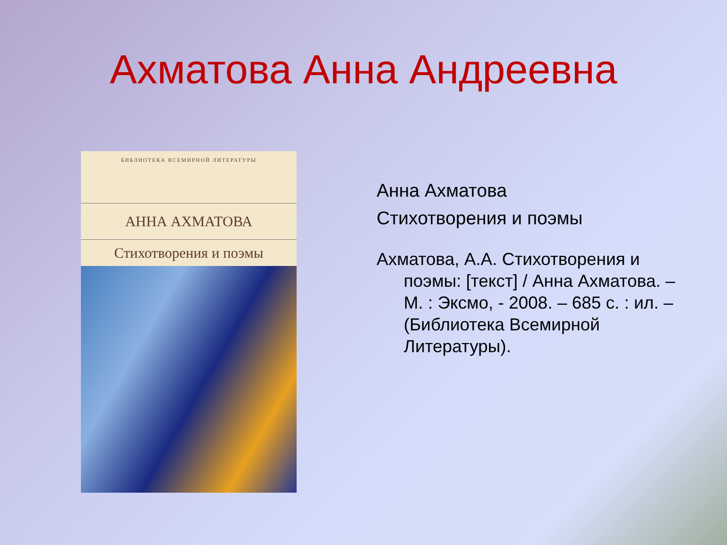Ахматова Анна Андреевна
БИБЛИОТЕКА ВСЕМИРНОЙ ЛИТЕРАТУРЫ
АННА АХМАТОВА
Стихотворения и поэмы
Анна Ахматова
Стихотворения и поэмы
Ахматова, А.А. Стихотворения и поэмы: [текст] / Анна Ахматова. – М. : Эксмо, - 2008. – 685 с. : ил. – (Библиотека Всемирной Литературы).